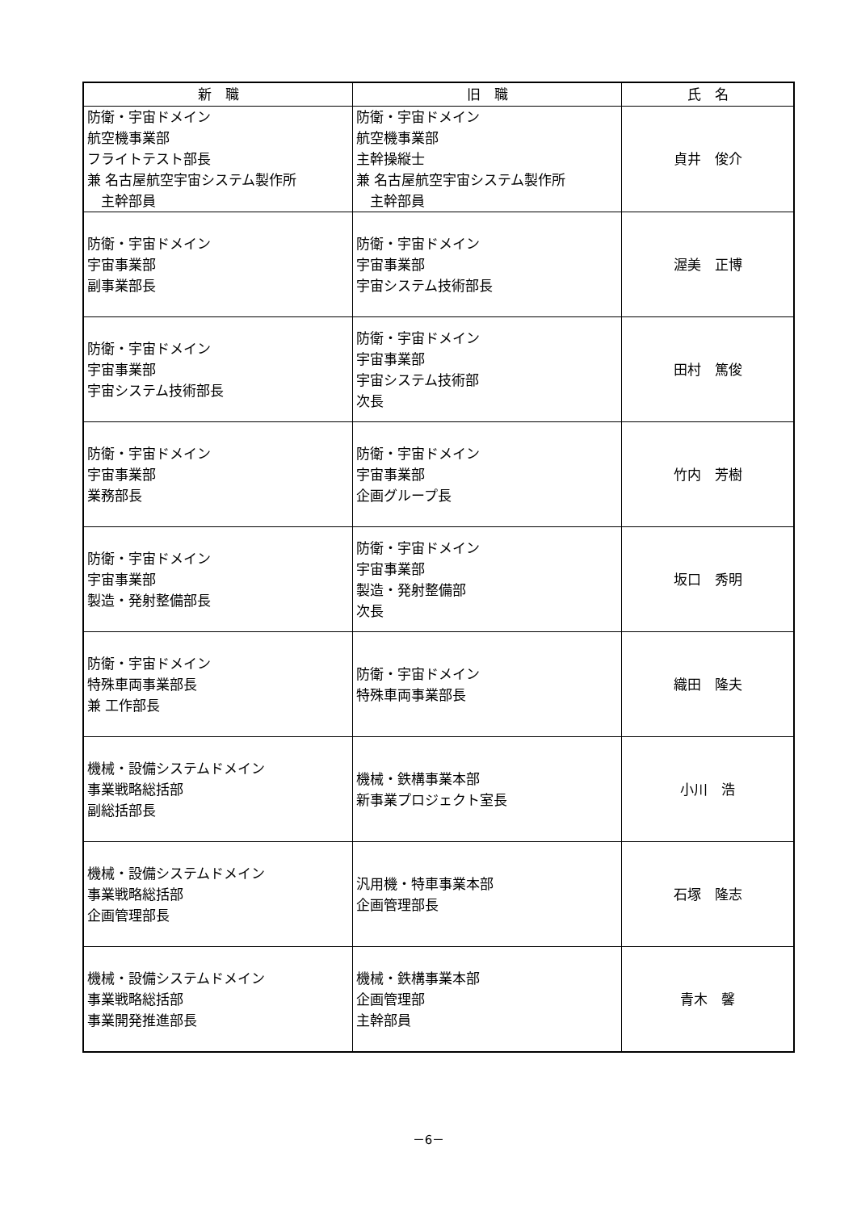| 新 職 | 旧 職 | 氏 名 |
| --- | --- | --- |
| 防衛・宇宙ドメイン 航空機事業部 フライトテスト部長 兼 名古屋航空宇宙システム製作所 主幹部員 | 防衛・宇宙ドメイン 航空機事業部 主幹操縦士 兼 名古屋航空宇宙システム製作所 主幹部員 | 貞井 俊介 |
| 防衛・宇宙ドメイン 宇宙事業部 副事業部長 | 防衛・宇宙ドメイン 宇宙事業部 宇宙システム技術部長 | 渥美 正博 |
| 防衛・宇宙ドメイン 宇宙事業部 宇宙システム技術部長 | 防衛・宇宙ドメイン 宇宙事業部 宇宙システム技術部 次長 | 田村 篤俊 |
| 防衛・宇宙ドメイン 宇宙事業部 業務部長 | 防衛・宇宙ドメイン 宇宙事業部 企画グループ長 | 竹内 芳樹 |
| 防衛・宇宙ドメイン 宇宙事業部 製造・発射整備部長 | 防衛・宇宙ドメイン 宇宙事業部 製造・発射整備部 次長 | 坂口 秀明 |
| 防衛・宇宙ドメイン 特殊車両事業部長 兼 工作部長 | 防衛・宇宙ドメイン 特殊車両事業部長 | 織田 隆夫 |
| 機械・設備システムドメイン 事業戦略総括部 副総括部長 | 機械・鉄構事業本部 新事業プロジェクト室長 | 小川 浩 |
| 機械・設備システムドメイン 事業戦略総括部 企画管理部長 | 汎用機・特車事業本部 企画管理部長 | 石塚 隆志 |
| 機械・設備システムドメイン 事業戦略総括部 事業開発推進部長 | 機械・鉄構事業本部 企画管理部 主幹部員 | 青木 馨 |
－6－